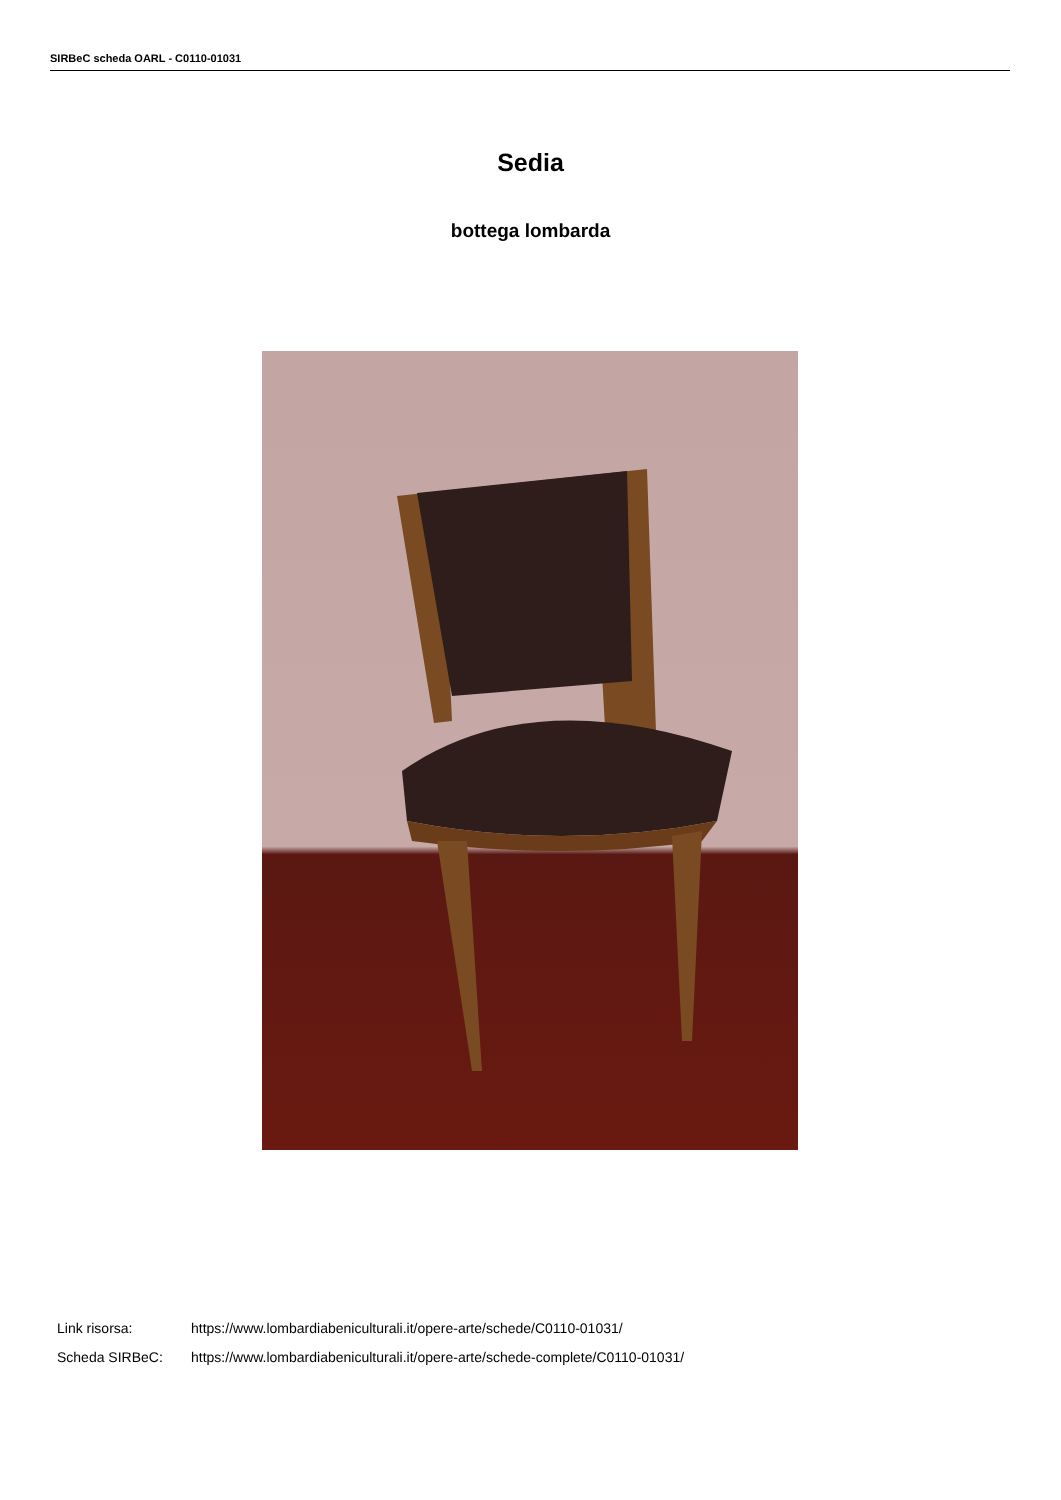SIRBeC scheda OARL - C0110-01031
Sedia
bottega lombarda
Link risorsa: https://www.lombardiabeniculturali.it/opere-arte/schede/C0110-01031/
Scheda SIRBeC: https://www.lombardiabeniculturali.it/opere-arte/schede-complete/C0110-01031/